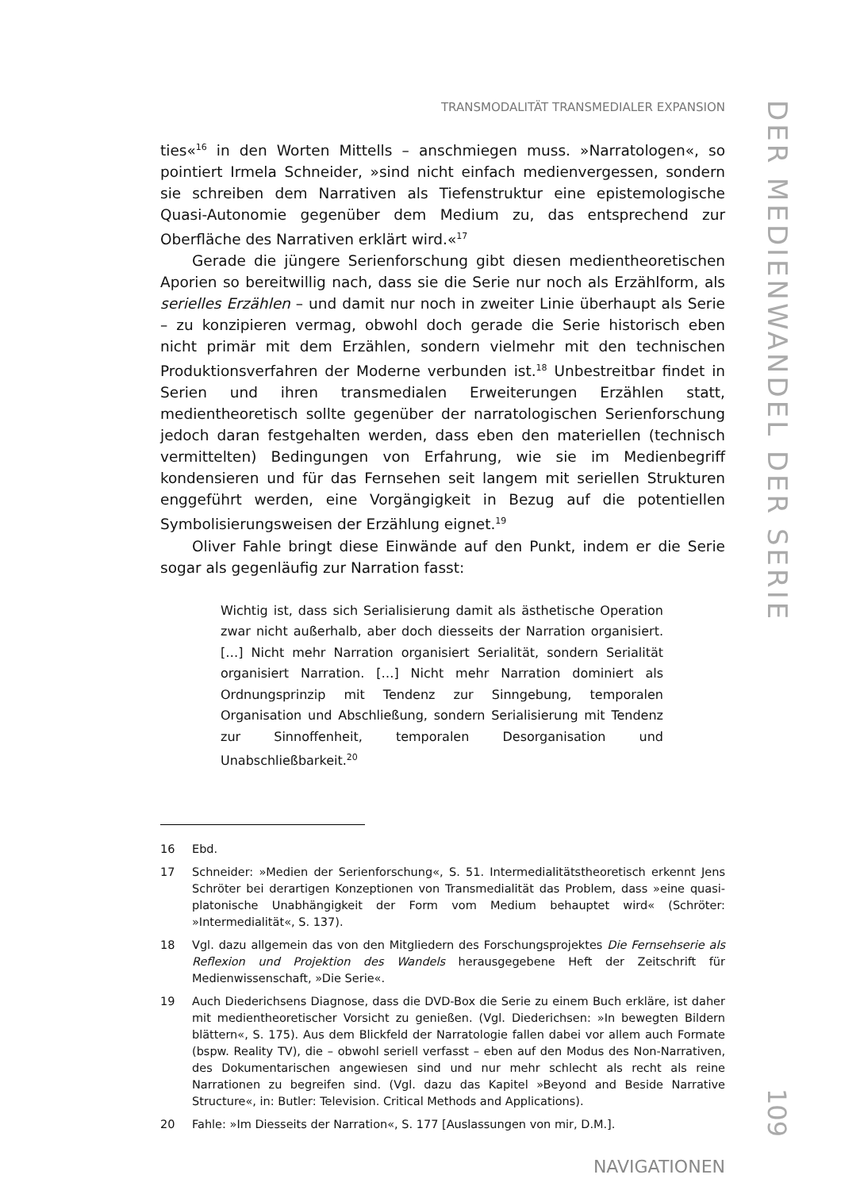TRANSMODALITÄT TRANSMEDIALER EXPANSION
ties«<sup>16</sup> in den Worten Mittells – anschmiegen muss. »Narratologen«, so pointiert Irmela Schneider, »sind nicht einfach medienvergessen, sondern sie schreiben dem Narrativen als Tiefenstruktur eine epistemologische Quasi-Autonomie gegenüber dem Medium zu, das entsprechend zur Oberfläche des Narrativen erklärt wird.«<sup>17</sup>
Gerade die jüngere Serienforschung gibt diesen medientheoretischen Aporien so bereitwillig nach, dass sie die Serie nur noch als Erzählform, als serielles Erzählen – und damit nur noch in zweiter Linie überhaupt als Serie – zu konzipieren vermag, obwohl doch gerade die Serie historisch eben nicht primär mit dem Erzählen, sondern vielmehr mit den technischen Produktionsverfahren der Moderne verbunden ist.<sup>18</sup> Unbestreitbar findet in Serien und ihren transmedialen Erweiterungen Erzählen statt, medientheoretisch sollte gegenüber der narratologischen Serienforschung jedoch daran festgehalten werden, dass eben den materiellen (technisch vermittelten) Bedingungen von Erfahrung, wie sie im Medienbegriff kondensieren und für das Fernsehen seit langem mit seriellen Strukturen enggeführt werden, eine Vorgängigkeit in Bezug auf die potentiellen Symbolisierungsweisen der Erzählung eignet.<sup>19</sup>
Oliver Fahle bringt diese Einwände auf den Punkt, indem er die Serie sogar als gegenläufig zur Narration fasst:
Wichtig ist, dass sich Serialisierung damit als ästhetische Operation zwar nicht außerhalb, aber doch diesseits der Narration organisiert. […] Nicht mehr Narration organisiert Serialität, sondern Serialität organisiert Narration. […] Nicht mehr Narration dominiert als Ordnungsprinzip mit Tendenz zur Sinngebung, temporalen Organisation und Abschließung, sondern Serialisierung mit Tendenz zur Sinnoffenheit, temporalen Desorganisation und Unabschließbarkeit.<sup>20</sup>
16 Ebd.
17 Schneider: »Medien der Serienforschung«, S. 51. Intermedialitätstheoretisch erkennt Jens Schröter bei derartigen Konzeptionen von Transmedialität das Problem, dass »eine quasi-platonische Unabhängigkeit der Form vom Medium behauptet wird« (Schröter: »Intermedialität«, S. 137).
18 Vgl. dazu allgemein das von den Mitgliedern des Forschungsprojektes Die Fernsehserie als Reflexion und Projektion des Wandels herausgegebene Heft der Zeitschrift für Medienwissenschaft, »Die Serie«.
19 Auch Diederichsens Diagnose, dass die DVD-Box die Serie zu einem Buch erkläre, ist daher mit medientheoretischer Vorsicht zu genießen. (Vgl. Diederichsen: »In bewegten Bildern blättern«, S. 175). Aus dem Blickfeld der Narratologie fallen dabei vor allem auch Formate (bspw. Reality TV), die – obwohl seriell verfasst – eben auf den Modus des Non-Narrativen, des Dokumentarischen angewiesen sind und nur mehr schlecht als recht als reine Narrationen zu begreifen sind. (Vgl. dazu das Kapitel »Beyond and Beside Narrative Structure«, in: Butler: Television. Critical Methods and Applications).
20 Fahle: »Im Diesseits der Narration«, S. 177 [Auslassungen von mir, D.M.].
NAVIGATIONEN
DER MEDIENWANDEL DER SERIE
109